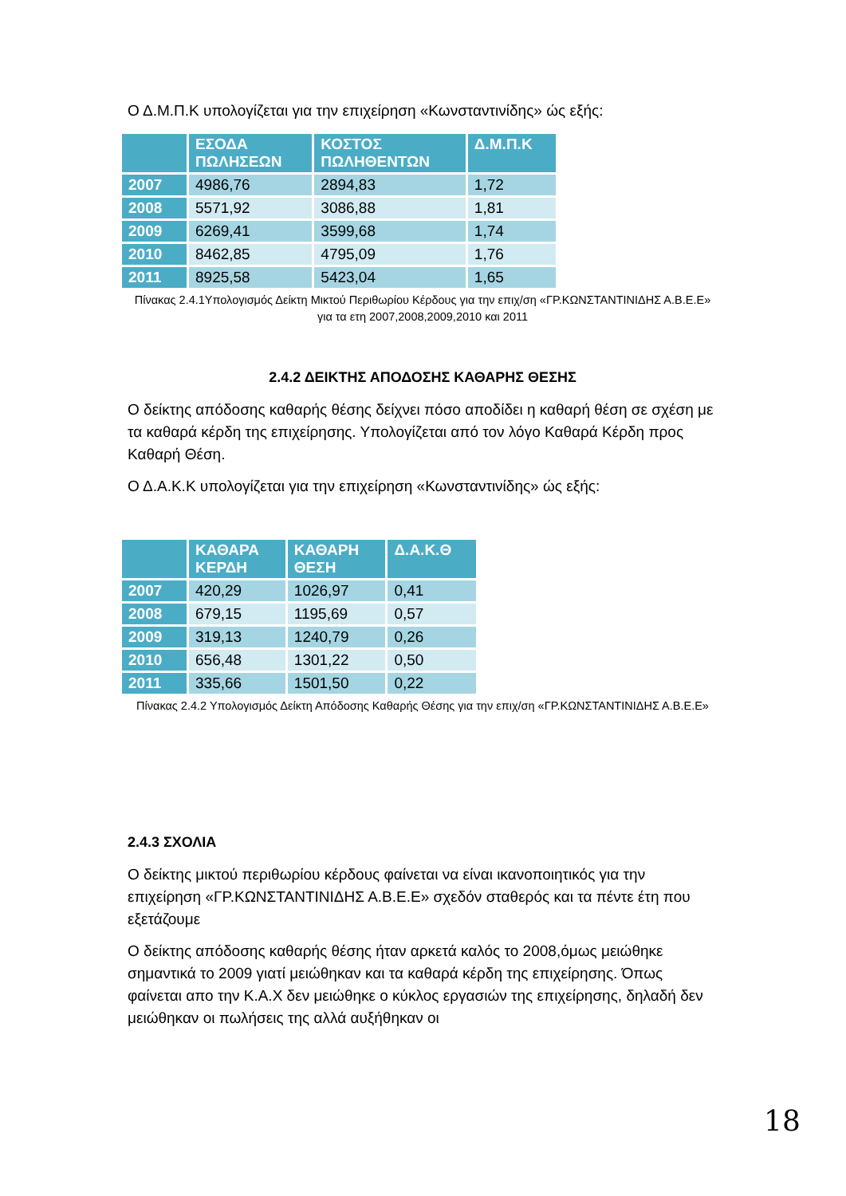Ο Δ.Μ.Π.Κ υπολογίζεται για την επιχείρηση «Κωνσταντινίδης» ώς εξής:
| | ΕΣΟΔΑ ΠΩΛΗΣΕΩΝ | ΚΟΣΤΟΣ ΠΩΛΗΘΕΝΤΩΝ | Δ.Μ.Π.Κ |
| --- | --- | --- | --- |
| 2007 | 4986,76 | 2894,83 | 1,72 |
| 2008 | 5571,92 | 3086,88 | 1,81 |
| 2009 | 6269,41 | 3599,68 | 1,74 |
| 2010 | 8462,85 | 4795,09 | 1,76 |
| 2011 | 8925,58 | 5423,04 | 1,65 |
Πίνακας 2.4.1Υπολογισμός Δείκτη Μικτού Περιθωρίου Κέρδους για την επιχ/ση «ΓΡ.ΚΩΝΣΤΑΝΤΙΝΙΔΗΣ Α.Β.Ε.Ε» για τα ετη 2007,2008,2009,2010 και 2011
2.4.2 ΔΕΙΚΤΗΣ ΑΠΟΔΟΣΗΣ ΚΑΘΑΡΗΣ ΘΕΣΗΣ
Ο δείκτης απόδοσης καθαρής θέσης δείχνει πόσο αποδίδει η καθαρή θέση σε σχέση με τα καθαρά κέρδη της επιχείρησης. Υπολογίζεται από τον λόγο Καθαρά Κέρδη προς Καθαρή Θέση.
Ο Δ.Α.Κ.Κ υπολογίζεται για την επιχείρηση «Κωνσταντινίδης» ώς εξής:
| | ΚΑΘΑΡΑ ΚΕΡΔΗ | ΚΑΘΑΡΗ ΘΕΣΗ | Δ.Α.Κ.Θ |
| --- | --- | --- | --- |
| 2007 | 420,29 | 1026,97 | 0,41 |
| 2008 | 679,15 | 1195,69 | 0,57 |
| 2009 | 319,13 | 1240,79 | 0,26 |
| 2010 | 656,48 | 1301,22 | 0,50 |
| 2011 | 335,66 | 1501,50 | 0,22 |
Πίνακας 2.4.2 Υπολογισμός Δείκτη Απόδοσης Καθαρής Θέσης για την επιχ/ση «ΓΡ.ΚΩΝΣΤΑΝΤΙΝΙΔΗΣ Α.Β.Ε.Ε»
2.4.3 ΣΧΟΛΙΑ
Ο δείκτης μικτού περιθωρίου κέρδους φαίνεται να είναι ικανοποιητικός για την επιχείρηση «ΓΡ.ΚΩΝΣΤΑΝΤΙΝΙΔΗΣ Α.Β.Ε.Ε» σχεδόν σταθερός και τα πέντε έτη που εξετάζουμε
Ο δείκτης απόδοσης καθαρής θέσης ήταν αρκετά καλός το 2008,όμως μειώθηκε σημαντικά το 2009 γιατί μειώθηκαν και τα καθαρά κέρδη της επιχείρησης. Όπως φαίνεται απο την Κ.Α.Χ δεν μειώθηκε ο κύκλος εργασιών της επιχείρησης, δηλαδή δεν μειώθηκαν οι πωλήσεις της αλλά αυξήθηκαν οι
18